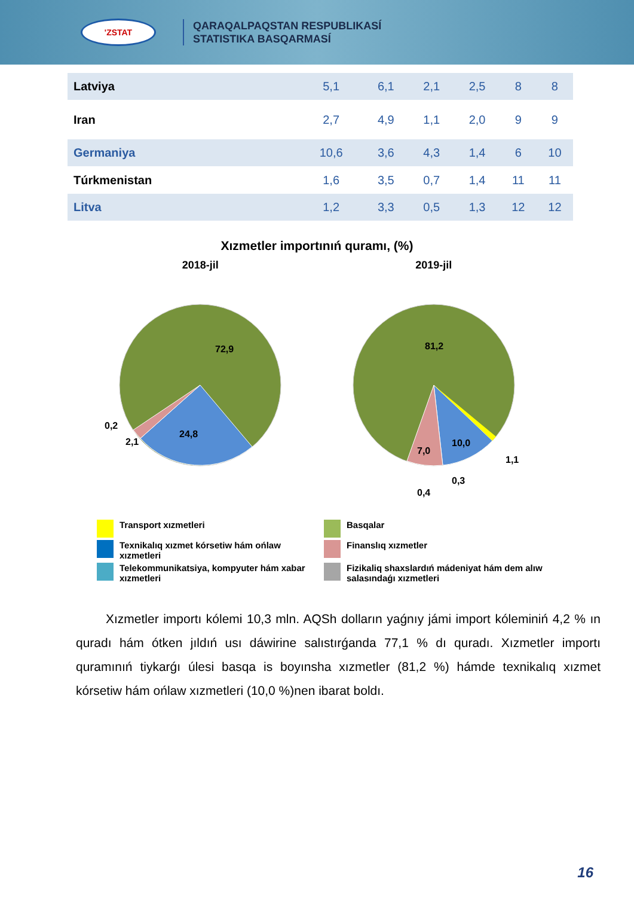'ZSTAT
QARAQALPAQSTAN RESPUBLIKASÍ
STATISTIKA BASQARMASÍ
| Latviya | 5,1 | 6,1 | 2,1 | 2,5 | 8 | 8 |
| Iran | 2,7 | 4,9 | 1,1 | 2,0 | 9 | 9 |
| Germaniya | 10,6 | 3,6 | 4,3 | 1,4 | 6 | 10 |
| Túrkmenistan | 1,6 | 3,5 | 0,7 | 1,4 | 11 | 11 |
| Litva | 1,2 | 3,3 | 0,5 | 1,3 | 12 | 12 |
Xızmetler importınıń quramı, (%)
2018-jil
72,9
24,8
2,1
0,2
2019-jil
81,2
10,0
7,0
1,1
0,3
0,4
Transport xızmetleri
Basqalar
Texnikalıq xızmet kórsetiw hám ońlaw xızmetleri
Finanslıq xızmetler
Telekommunikatsiya, kompyuter hám xabar xızmetleri
Fizikaliq shaxslardıń mádeniyat hám dem alıw salasındaǵı xızmetleri
Xızmetler importı kólemi 10,3 mln. AQSh dolların yaǵnıy jámi import kóleminiń 4,2 % ın quradı hám ótken jıldıń usı dáwirine salıstırǵanda 77,1 % dı quradı. Xızmetler importı quramınıń tiykarǵı úlesi basqa is boyınsha xızmetler (81,2 %) hámde texnikalıq xızmet kórsetiw hám ońlaw xızmetleri (10,0 %)nen ibarat boldı.
16